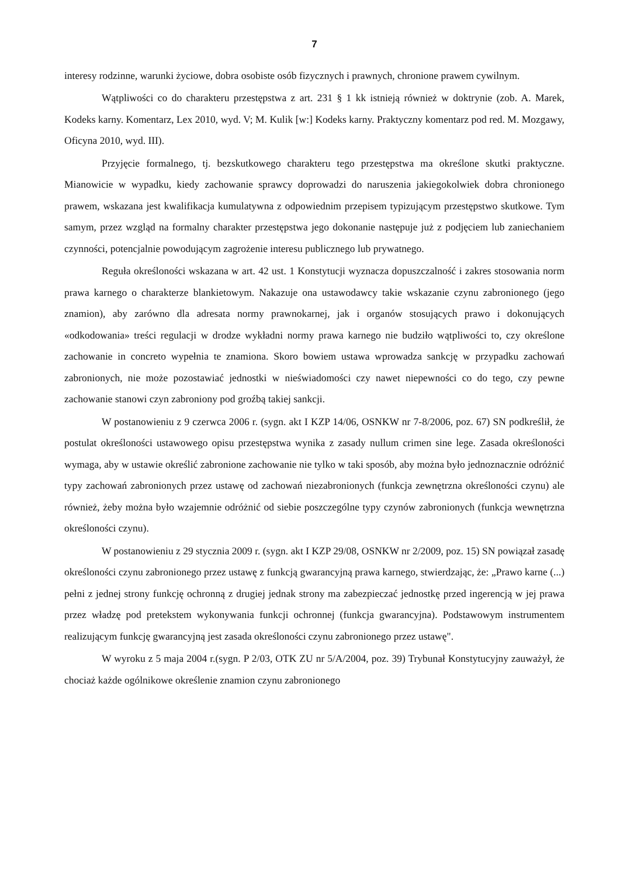7
interesy rodzinne, warunki życiowe, dobra osobiste osób fizycznych i prawnych, chronione prawem cywilnym.
Wątpliwości co do charakteru przestępstwa z art. 231 § 1 kk istnieją również w doktrynie (zob. A. Marek, Kodeks karny. Komentarz, Lex 2010, wyd. V; M. Kulik [w:] Kodeks karny. Praktyczny komentarz pod red. M. Mozgawy, Oficyna 2010, wyd. III).
Przyjęcie formalnego, tj. bezskutkowego charakteru tego przestępstwa ma określone skutki praktyczne. Mianowicie w wypadku, kiedy zachowanie sprawcy doprowadzi do naruszenia jakiegokolwiek dobra chronionego prawem, wskazana jest kwalifikacja kumulatywna z odpowiednim przepisem typizującym przestępstwo skutkowe. Tym samym, przez wzgląd na formalny charakter przestępstwa jego dokonanie następuje już z podjęciem lub zaniechaniem czynności, potencjalnie powodującym zagrożenie interesu publicznego lub prywatnego.
Reguła określoności wskazana w art. 42 ust. 1 Konstytucji wyznacza dopuszczalność i zakres stosowania norm prawa karnego o charakterze blankietowym. Nakazuje ona ustawodawcy takie wskazanie czynu zabronionego (jego znamion), aby zarówno dla adresata normy prawnokarnej, jak i organów stosujących prawo i dokonujących «odkodowania» treści regulacji w drodze wykładni normy prawa karnego nie budziło wątpliwości to, czy określone zachowanie in concreto wypełnia te znamiona. Skoro bowiem ustawa wprowadza sankcję w przypadku zachowań zabronionych, nie może pozostawiać jednostki w nieświadomości czy nawet niepewności co do tego, czy pewne zachowanie stanowi czyn zabroniony pod groźbą takiej sankcji.
W postanowieniu z 9 czerwca 2006 r. (sygn. akt I KZP 14/06, OSNKW nr 7-8/2006, poz. 67) SN podkreślił, że postulat określoności ustawowego opisu przestępstwa wynika z zasady nullum crimen sine lege. Zasada określoności wymaga, aby w ustawie określić zabronione zachowanie nie tylko w taki sposób, aby można było jednoznacznie odróżnić typy zachowań zabronionych przez ustawę od zachowań niezabronionych (funkcja zewnętrzna określoności czynu) ale również, żeby można było wzajemnie odróżnić od siebie poszczególne typy czynów zabronionych (funkcja wewnętrzna określoności czynu).
W postanowieniu z 29 stycznia 2009 r. (sygn. akt I KZP 29/08, OSNKW nr 2/2009, poz. 15) SN powiązał zasadę określoności czynu zabronionego przez ustawę z funkcją gwarancyjną prawa karnego, stwierdzając, że: „Prawo karne (...) pełni z jednej strony funkcję ochronną z drugiej jednak strony ma zabezpieczać jednostkę przed ingerencją w jej prawa przez władzę pod pretekstem wykonywania funkcji ochronnej (funkcja gwarancyjna). Podstawowym instrumentem realizującym funkcję gwarancyjną jest zasada określoności czynu zabronionego przez ustawę".
W wyroku z 5 maja 2004 r.(sygn. P 2/03, OTK ZU nr 5/A/2004, poz. 39) Trybunał Konstytucyjny zauważył, że chociaż każde ogólnikowe określenie znamion czynu zabronionego